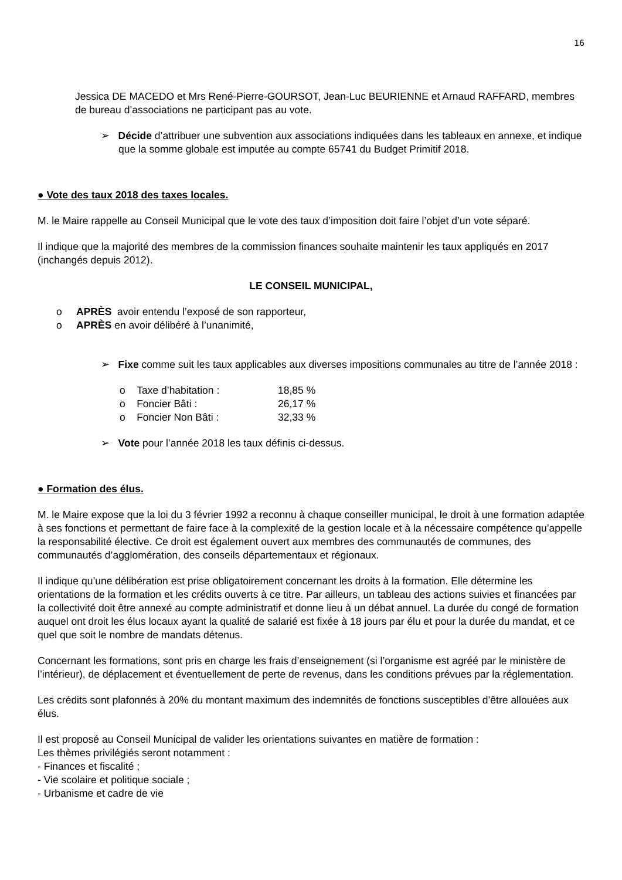16
Jessica DE MACEDO et Mrs René-Pierre-GOURSOT, Jean-Luc BEURIENNE et Arnaud RAFFARD, membres de bureau d’associations ne participant pas au vote.
➢ Décide d’attribuer une subvention aux associations indiquées dans les tableaux en annexe, et indique que la somme globale est imputée au compte 65741 du Budget Primitif 2018.
● Vote des taux 2018 des taxes locales.
M. le Maire rappelle au Conseil Municipal que le vote des taux d’imposition doit faire l’objet d’un vote séparé.
Il indique que la majorité des membres de la commission finances souhaite maintenir les taux appliqués en 2017 (inchangés depuis 2012).
LE CONSEIL MUNICIPAL,
o APRÈS avoir entendu l’exposé de son rapporteur,
o APRÈS en avoir délibéré à l’unanimité,
➢ Fixe comme suit les taux applicables aux diverses impositions communales au titre de l’année 2018 :
o Taxe d’habitation : 18,85 %
o Foncier Bâti : 26,17 %
o Foncier Non Bâti : 32,33 %
➢ Vote pour l’année 2018 les taux définis ci-dessus.
● Formation des élus.
M. le Maire expose que la loi du 3 février 1992 a reconnu à chaque conseiller municipal, le droit à une formation adaptée à ses fonctions et permettant de faire face à la complexité de la gestion locale et à la nécessaire compétence qu’appelle la responsabilité élective. Ce droit est également ouvert aux membres des communautés de communes, des communautés d’agglomération, des conseils départementaux et régionaux.
Il indique qu’une délibération est prise obligatoirement concernant les droits à la formation. Elle détermine les orientations de la formation et les crédits ouverts à ce titre. Par ailleurs, un tableau des actions suivies et financées par la collectivité doit être annexé au compte administratif et donne lieu à un débat annuel. La durée du congé de formation auquel ont droit les élus locaux ayant la qualité de salarié est fixée à 18 jours par élu et pour la durée du mandat, et ce quel que soit le nombre de mandats détenus.
Concernant les formations, sont pris en charge les frais d’enseignement (si l’organisme est agréé par le ministère de l’intérieur), de déplacement et éventuellement de perte de revenus, dans les conditions prévues par la réglementation.
Les crédits sont plafonnés à 20% du montant maximum des indemnités de fonctions susceptibles d’être allouées aux élus.
Il est proposé au Conseil Municipal de valider les orientations suivantes en matière de formation :
Les thèmes privilégiés seront notamment :
- Finances et fiscalité ;
- Vie scolaire et politique sociale ;
- Urbanisme et cadre de vie